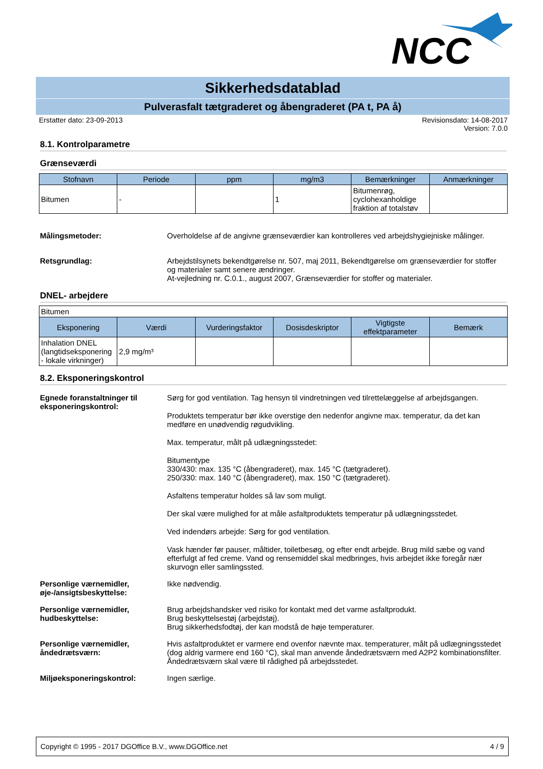NCC
Sikkerhedsdatablad
Pulverasfalt tætgraderet og åbengraderet (PA t, PA å)
Erstatter dato: 23-09-2013 Revisionsdato: 14-08-2017
Version: 7.0.0
8.1. Kontrolparametre
Grænseværdi
| Stofnavn | Periode | ppm | mg/m3 | Bemærkninger | Anmærkninger |
| --- | --- | --- | --- | --- | --- |
| Bitumen | - | | 1 | Bitumenrøg, cyclohexanholdige fraktion af totalstøv | |
Målingsmetoder: Overholdelse af de angivne grænseværdier kan kontrolleres ved arbejdshygiejniske målinger.
Retsgrundlag: Arbejdstilsynets bekendtgørelse nr. 507, maj 2011, Bekendtgørelse om grænseværdier for stoffer og materialer samt senere ændringer.
At-vejledning nr. C.0.1., august 2007, Grænseværdier for stoffer og materialer.
DNEL- arbejdere
| Bitumen | | | | | |
| Eksponering | Værdi | Vurderingsfaktor | Dosisdeskriptor | Vigtigste effektparameter | Bemærk |
| Inhalation DNEL (langtidseksponering - lokale virkninger) | 2,9 mg/m³ | | | | |
8.2. Eksponeringskontrol
Egnede foranstaltninger til eksponeringskontrol:
Sørg for god ventilation. Tag hensyn til vindretningen ved tilrettelæggelse af arbejdsgangen.
Produktets temperatur bør ikke overstige den nedenfor angivne max. temperatur, da det kan medføre en unødvendig røgudvikling.
Max. temperatur, målt på udlægningsstedet:
Bitumentype
330/430: max. 135 °C (åbengraderet), max. 145 °C (tætgraderet).
250/330: max. 140 °C (åbengraderet), max. 150 °C (tætgraderet).
Asfaltens temperatur holdes så lav som muligt.
Der skal være mulighed for at måle asfaltproduktets temperatur på udlægningsstedet.
Ved indendørs arbejde: Sørg for god ventilation.
Vask hænder før pauser, måltider, toiletbesøg, og efter endt arbejde. Brug mild sæbe og vand efterfulgt af fed creme. Vand og rensemiddel skal medbringes, hvis arbejdet ikke foregår nær skurvogn eller samlingssted.
Personlige værnemidler, øje-/ansigtsbeskyttelse:
Ikke nødvendig.
Personlige værnemidler, hudbeskyttelse:
Brug arbejdshandsker ved risiko for kontakt med det varme asfaltprodukt.
Brug beskyttelsestøj (arbejdstøj).
Brug sikkerhedsfodtøj, der kan modstå de høje temperaturer.
Personlige værnemidler, åndedrætsværn:
Hvis asfaltproduktet er varmere end ovenfor nævnte max. temperaturer, målt på udlægningsstedet (dog aldrig varmere end 160 °C), skal man anvende åndedrætsværn med A2P2 kombinationsfilter.
Åndedrætsværn skal være til rådighed på arbejdsstedet.
Miljøeksponeringskontrol: Ingen særlige.
Copyright © 1995 - 2017 DGOffice B.V., www.DGOffice.net 4 / 9